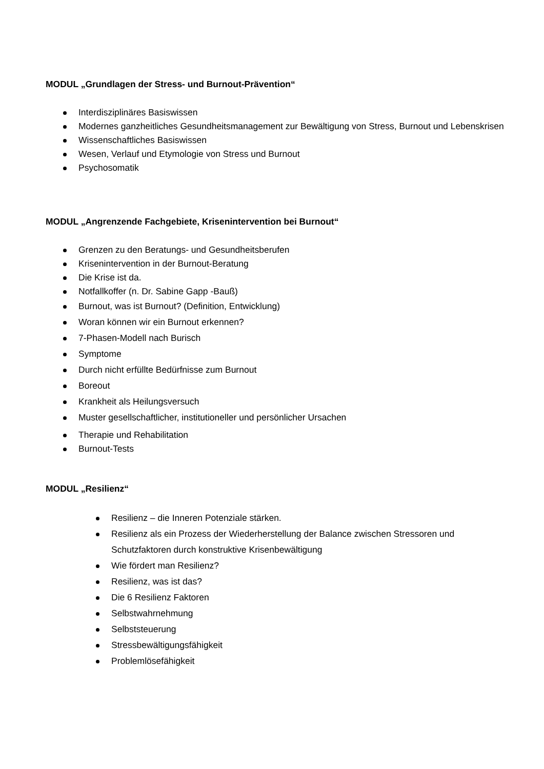MODUL „Grundlagen der Stress- und Burnout-Prävention“
Interdisziplinäres Basiswissen
Modernes ganzheitliches Gesundheitsmanagement zur Bewältigung von Stress, Burnout und Lebenskrisen
Wissenschaftliches Basiswissen
Wesen, Verlauf und Etymologie von Stress und Burnout
Psychosomatik
MODUL „Angrenzende Fachgebiete, Krisenintervention bei Burnout“
Grenzen zu den Beratungs- und Gesundheitsberufen
Krisenintervention in der Burnout-Beratung
Die Krise ist da.
Notfallkoffer (n. Dr. Sabine Gapp -Bauß)
Burnout, was ist Burnout? (Definition, Entwicklung)
Woran können wir ein Burnout erkennen?
7-Phasen-Modell nach Burisch
Symptome
Durch nicht erfüllte Bedürfnisse zum Burnout
Boreout
Krankheit als Heilungsversuch
Muster gesellschaftlicher, institutioneller und persönlicher Ursachen
Therapie und Rehabilitation
Burnout-Tests
MODUL „Resilienz“
Resilienz – die Inneren Potenziale stärken.
Resilienz als ein Prozess der Wiederherstellung der Balance zwischen Stressoren und Schutzfaktoren durch konstruktive Krisenbewältigung
Wie fördert man Resilienz?
Resilienz, was ist das?
Die 6 Resilienz Faktoren
Selbstwahrnehmung
Selbststeuerung
Stressbewältigungsfähigkeit
Problemlösefähigkeit